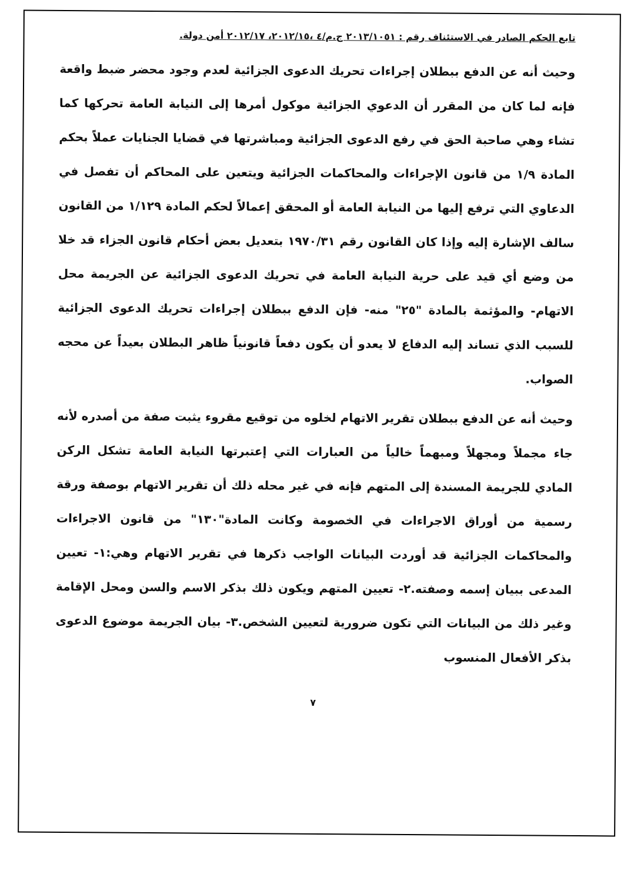تابع الحكم الصادر في الاستئناف رقم : ٢٠١٣/١٠٥١ ج.م/٤ ،٢٠١٢/١٥، ٢٠١٢/١٧ أمن دولة.
وحيث أنه عن الدفع ببطلان إجراءات تحريك الدعوى الجزائية لعدم وجود محضر ضبط واقعة فإنه لما كان من المقرر أن الدعوي الجزائية موكول أمرها إلى النيابة العامة تحركها كما تشاء وهي صاحبة الحق في رفع الدعوى الجزائية ومباشرتها في قضايا الجنايات عملاً بحكم المادة ١/٩ من قانون الإجراءات والمحاكمات الجزائية ويتعين على المحاكم أن تفصل في الدعاوي التي ترفع إليها من النيابة العامة أو المحقق إعمالاً لحكم المادة ١/١٢٩ من القانون سالف الإشارة إليه وإذا كان القانون رقم ١٩٧٠/٣١ بتعديل بعض أحكام قانون الجزاء قد خلا من وضع أي قيد على حرية النيابة العامة في تحريك الدعوى الجزائية عن الجريمة محل الاتهام- والمؤثمة بالمادة "٢٥" منه- فإن الدفع ببطلان إجراءات تحريك الدعوى الجزائية للسبب الذي تساند إليه الدفاع لا يعدو أن يكون دفعاً قانونياً ظاهر البطلان بعيداً عن محجه الصواب.
وحيث أنه عن الدفع ببطلان تقرير الاتهام لخلوه من توقيع مقروء يثبت صفة من أصدره لأنه جاء مجملاً ومجهلاً ومبهماً خالياً من العبارات التي إعتبرتها النيابة العامة تشكل الركن المادي للجريمة المسندة إلى المتهم فإنه في غير محله ذلك أن تقرير الاتهام بوصفة ورقة رسمية من أوراق الاجراءات في الخصومة وكانت المادة"١٣٠" من قانون الاجراءات والمحاكمات الجزائية قد أوردت البيانات الواجب ذكرها في تقرير الاتهام وهي:١- تعيين المدعى ببيان إسمه وصفته.٢- تعيين المتهم ويكون ذلك بذكر الاسم والسن ومحل الإقامة وغير ذلك من البيانات التي تكون ضرورية لتعيين الشخص.٣- بيان الجريمة موضوع الدعوى بذكر الأفعال المنسوب
٧